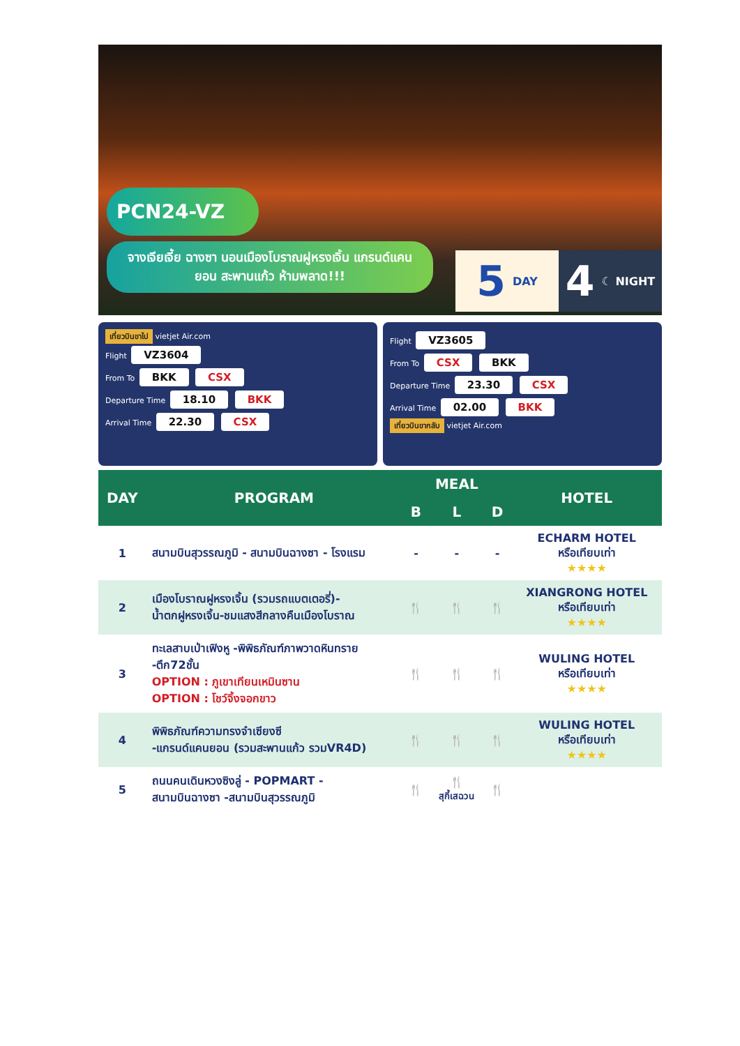PCN24-VZ
จางเจียเจี้ย ฉางซา นอนเมืองโบราณฝูหรงเจิ้น แกรนด์แคนยอน สะพานแก้ว ห้ามพลาด!!!
5 DAY
4 ☾ NIGHT
เที่ยวบินขาไป vietjet Air.com
Flight VZ3604
From To BKK CSX
Departure Time 18.10 BKK
Arrival Time 22.30 CSX
Flight VZ3605
From To CSX BKK
Departure Time 23.30 CSX
Arrival Time 02.00 BKK
เที่ยวบินขากลับ vietjet Air.com
| DAY | PROGRAM | MEAL | | | HOTEL |
| --- | --- | --- | --- | --- | --- |
| | | B | L | D | |
| 1 | สนามบินสุวรรณภูมิ - สนามบินฉางซา - โรงแรม | - | - | - | ECHARM HOTEL หรือเทียบเท่า ★★★★ |
| 2 | เมืองโบราณฝูหรงเจิ้น (รวมรถแบตเตอรี่)- น้ำตกฝูหรงเจิ้น-ชมแสงสีกลางคืนเมืองโบราณ | 🍴 | 🍴 | 🍴 | XIANGRONG HOTEL หรือเทียบเท่า ★★★★ |
| 3 | ทะเลสาบเป่าเฟิงหู -พิพิธภัณฑ์ภาพวาดหินทราย -ตึก72ชั้น OPTION : ภูเขาเทียนเหมินซาน OPTION : โชว์จิ้งจอกขาว | 🍴 | 🍴 | 🍴 | WULING HOTEL หรือเทียบเท่า ★★★★ |
| 4 | พิพิธภัณฑ์ความทรงจำเซียงซี -แกรนด์แคนยอน (รวมสะพานแก้ว รวมVR4D) | 🍴 | 🍴 | 🍴 | WULING HOTEL หรือเทียบเท่า ★★★★ |
| 5 | ถนนคนเดินหวงซิงลู่ - POPMART - สนามบินฉางซา -สนามบินสุวรรณภูมิ | 🍴 | 🍴 สุกี้เสฉวน | 🍴 | |